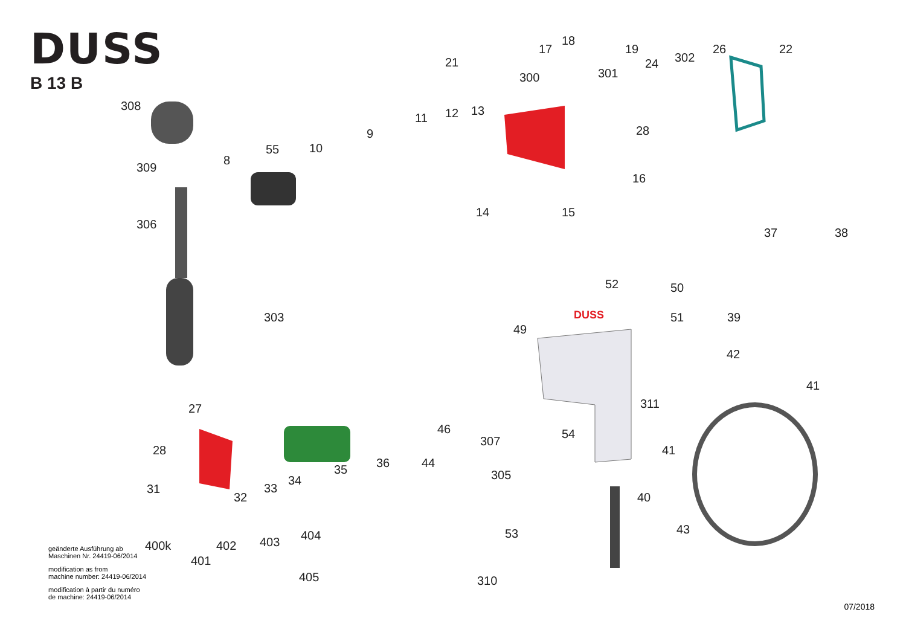DUSS
B 13 B
DUSS
308
309
306
8
55
10
9
11
12
13
21
300
17
18
19
301
24
302
26
22
28
16
15
14
37
38
52
50
51
39
49
42
41
303
27
28
31
32
33
34
35
36
44
46
307
54
311
41
305
40
43
53
310
400k
402
403
404
401
405
geänderte Ausführung ab
Maschinen Nr. 24419-06/2014
modification as from
machine number: 24419-06/2014
modification à partir du numéro
de machine: 24419-06/2014
07/2018